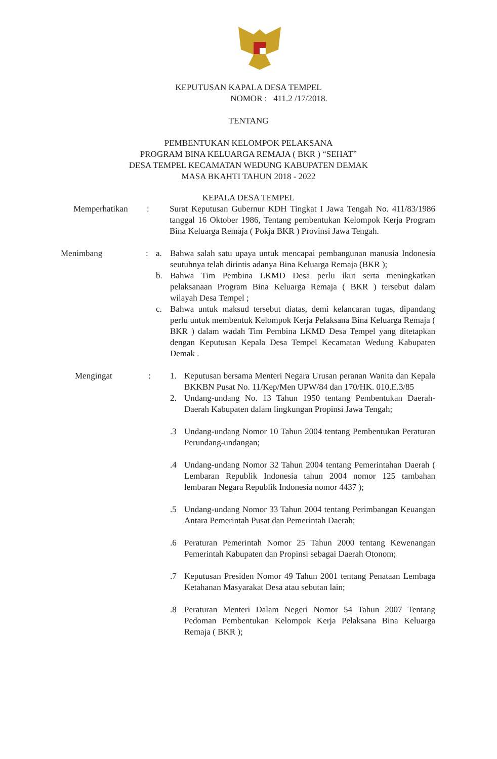KEPUTUSAN KAPALA DESA TEMPEL
NOMOR : 411.2 /17/2018.
TENTANG
PEMBENTUKAN KELOMPOK PELAKSANA
PROGRAM BINA KELUARGA REMAJA ( BKR ) “SEHAT”
DESA TEMPEL KECAMATAN WEDUNG KABUPATEN DEMAK
MASA BKAHTI TAHUN 2018 - 2022
KEPALA DESA TEMPEL
Memperhatikan : Surat Keputusan Gubernur KDH Tingkat I Jawa Tengah No. 411/83/1986 tanggal 16 Oktober 1986, Tentang pembentukan Kelompok Kerja Program Bina Keluarga Remaja ( Pokja BKR ) Provinsi Jawa Tengah.
Menimbang : a. Bahwa salah satu upaya untuk mencapai pembangunan manusia Indonesia seutuhnya telah dirintis adanya Bina Keluarga Remaja (BKR );
b. Bahwa Tim Pembina LKMD Desa perlu ikut serta meningkatkan pelaksanaan Program Bina Keluarga Remaja ( BKR ) tersebut dalam wilayah Desa Tempel ;
c. Bahwa untuk maksud tersebut diatas, demi kelancaran tugas, dipandang perlu untuk membentuk Kelompok Kerja Pelaksana Bina Keluarga Remaja ( BKR ) dalam wadah Tim Pembina LKMD Desa Tempel yang ditetapkan dengan Keputusan Kepala Desa Tempel Kecamatan Wedung Kabupaten Demak .
Mengingat : 1. Keputusan bersama Menteri Negara Urusan peranan Wanita dan Kepala BKKBN Pusat No. 11/Kep/Men UPW/84 dan 170/HK. 010.E.3/85
2. Undang-undang No. 13 Tahun 1950 tentang Pembentukan Daerah-Daerah Kabupaten dalam lingkungan Propinsi Jawa Tengah;
.3 Undang-undang Nomor 10 Tahun 2004 tentang Pembentukan Peraturan Perundang-undangan;
.4 Undang-undang Nomor 32 Tahun 2004 tentang Pemerintahan Daerah ( Lembaran Republik Indonesia tahun 2004 nomor 125 tambahan lembaran Negara Republik Indonesia nomor 4437 );
.5 Undang-undang Nomor 33 Tahun 2004 tentang Perimbangan Keuangan Antara Pemerintah Pusat dan Pemerintah Daerah;
.6 Peraturan Pemerintah Nomor 25 Tahun 2000 tentang Kewenangan Pemerintah Kabupaten dan Propinsi sebagai Daerah Otonom;
.7 Keputusan Presiden Nomor 49 Tahun 2001 tentang Penataan Lembaga Ketahanan Masyarakat Desa atau sebutan lain;
.8 Peraturan Menteri Dalam Negeri Nomor 54 Tahun 2007 Tentang Pedoman Pembentukan Kelompok Kerja Pelaksana Bina Keluarga Remaja ( BKR );